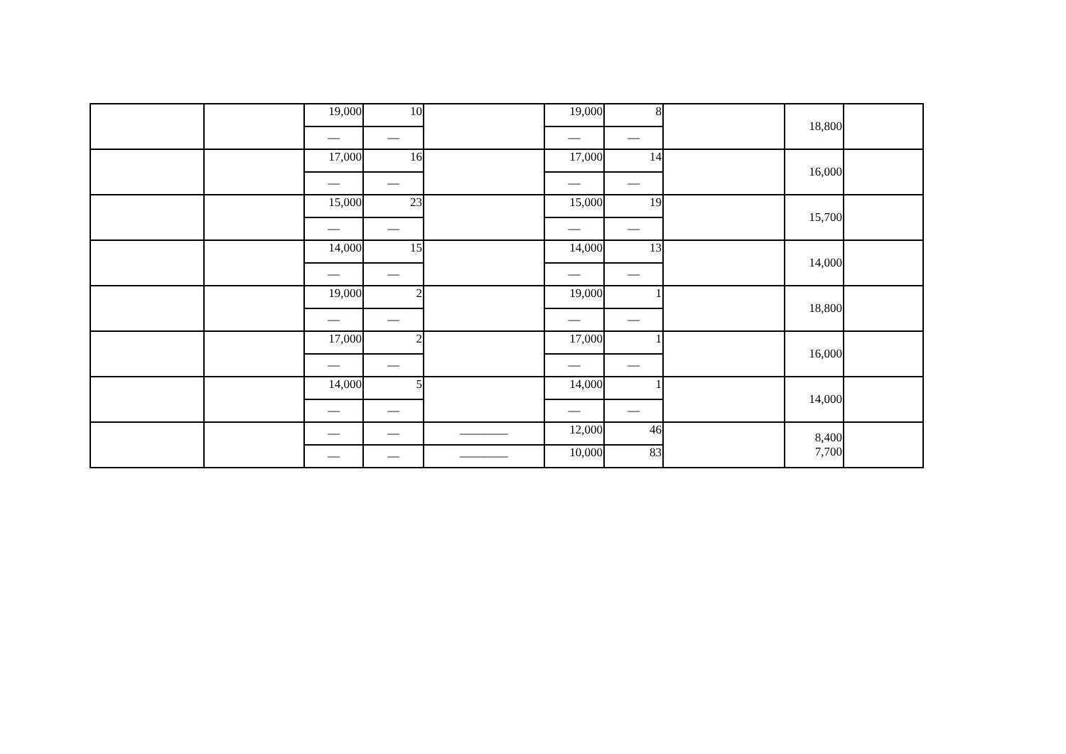| | | 19,000 | 10 | | 19,000 | 8 | | 18,800 | |
| | | — | — | | — | — | | | |
| | | 17,000 | 16 | | 17,000 | 14 | | 16,000 | |
| | | — | — | | — | — | | | |
| | | 15,000 | 23 | | 15,000 | 19 | | 15,700 | |
| | | — | — | | — | — | | | |
| | | 14,000 | 15 | | 14,000 | 13 | | 14,000 | |
| | | — | — | | — | — | | | |
| | | 19,000 | 2 | | 19,000 | 1 | | 18,800 | |
| | | — | — | | — | — | | | |
| | | 17,000 | 2 | | 17,000 | 1 | | 16,000 | |
| | | — | — | | — | — | | | |
| | | 14,000 | 5 | | 14,000 | 1 | | 14,000 | |
| | | — | — | | — | — | | | |
| | | — | — | ———— | 12,000 | 46 | | 8,400 7,700 | |
| | | — | — | ———— | 10,000 | 83 | | | |